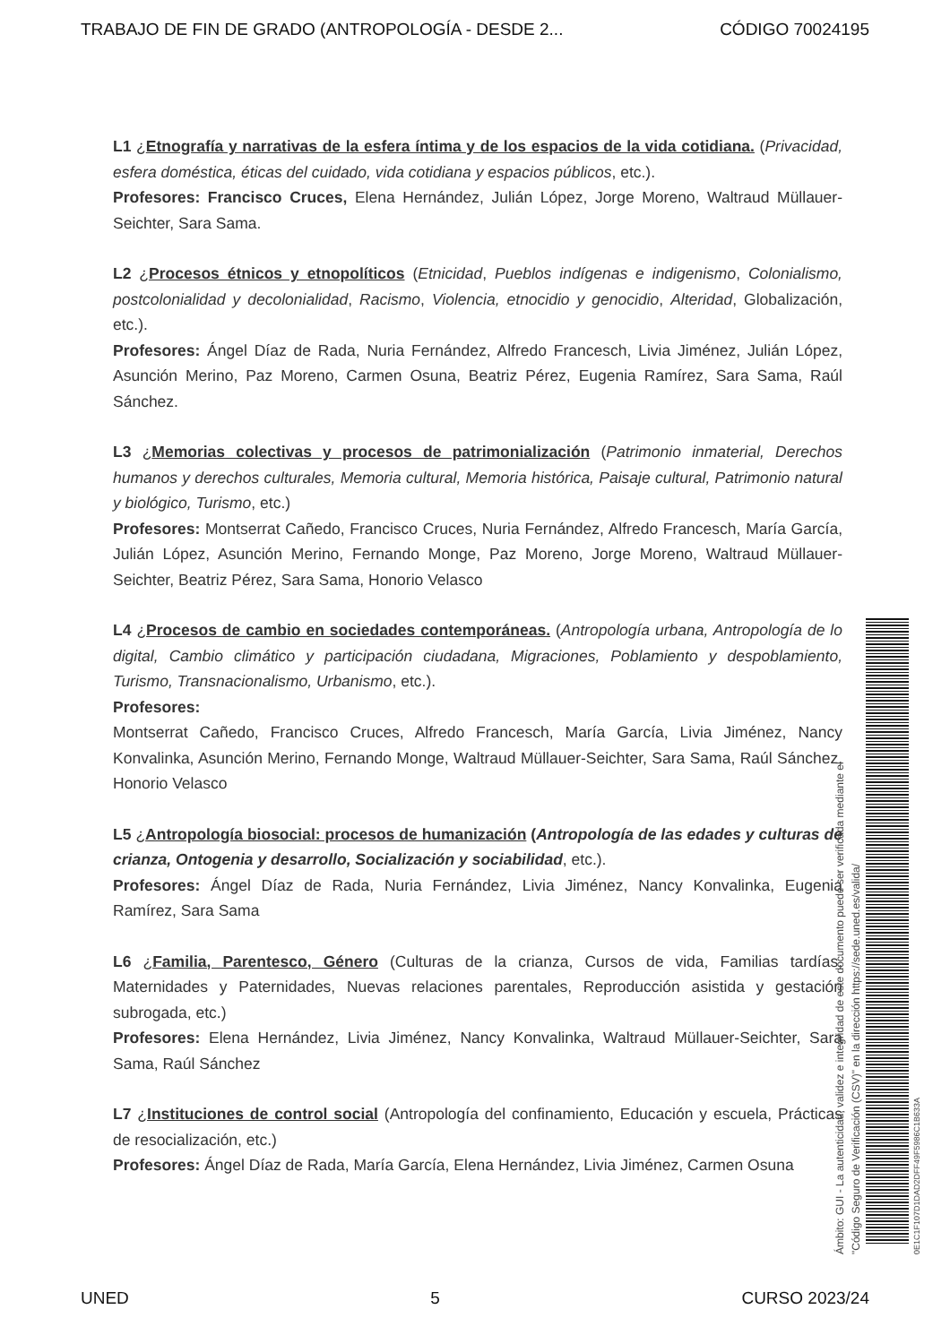TRABAJO DE FIN DE GRADO (ANTROPOLOGÍA - DESDE 2... CÓDIGO 70024195
L1 ¿Etnografía y narrativas de la esfera íntima y de los espacios de la vida cotidiana. (Privacidad, esfera doméstica, éticas del cuidado, vida cotidiana y espacios públicos, etc.).
Profesores: Francisco Cruces, Elena Hernández, Julián López, Jorge Moreno, Waltraud Müllauer-Seichter, Sara Sama.
L2 ¿Procesos étnicos y etnopolíticos (Etnicidad, Pueblos indígenas e indigenismo, Colonialismo, postcolonialidad y decolonialidad, Racismo, Violencia, etnocidio y genocidio, Alteridad, Globalización, etc.).
Profesores: Ángel Díaz de Rada, Nuria Fernández, Alfredo Francesch, Livia Jiménez, Julián López, Asunción Merino, Paz Moreno, Carmen Osuna, Beatriz Pérez, Eugenia Ramírez, Sara Sama, Raúl Sánchez.
L3 ¿Memorias colectivas y procesos de patrimonialización (Patrimonio inmaterial, Derechos humanos y derechos culturales, Memoria cultural, Memoria histórica, Paisaje cultural, Patrimonio natural y biológico, Turismo, etc.)
Profesores: Montserrat Cañedo, Francisco Cruces, Nuria Fernández, Alfredo Francesch, María García, Julián López, Asunción Merino, Fernando Monge, Paz Moreno, Jorge Moreno, Waltraud Müllauer-Seichter, Beatriz Pérez, Sara Sama, Honorio Velasco
L4 ¿Procesos de cambio en sociedades contemporáneas. (Antropología urbana, Antropología de lo digital, Cambio climático y participación ciudadana, Migraciones, Poblamiento y despoblamiento, Turismo, Transnacionalismo, Urbanismo, etc.).
Profesores:
Montserrat Cañedo, Francisco Cruces, Alfredo Francesch, María García, Livia Jiménez, Nancy Konvalinka, Asunción Merino, Fernando Monge, Waltraud Müllauer-Seichter, Sara Sama, Raúl Sánchez, Honorio Velasco
L5 ¿Antropología biosocial: procesos de humanización (Antropología de las edades y culturas de crianza, Ontogenia y desarrollo, Socialización y sociabilidad, etc.).
Profesores: Ángel Díaz de Rada, Nuria Fernández, Livia Jiménez, Nancy Konvalinka, Eugenia Ramírez, Sara Sama
L6 ¿Familia, Parentesco, Género (Culturas de la crianza, Cursos de vida, Familias tardías, Maternidades y Paternidades, Nuevas relaciones parentales, Reproducción asistida y gestación subrogada, etc.)
Profesores: Elena Hernández, Livia Jiménez, Nancy Konvalinka, Waltraud Müllauer-Seichter, Sara Sama, Raúl Sánchez
L7 ¿Instituciones de control social (Antropología del confinamiento, Educación y escuela, Prácticas de resocialización, etc.)
Profesores: Ángel Díaz de Rada, María García, Elena Hernández, Livia Jiménez, Carmen Osuna
Ámbito: GUI - La autenticidad, validez e integridad de este documento puede ser verificada mediante el
"Código Seguro de Verificación (CSV)" en la dirección https://sede.uned.es/valida/
0E1C1F107D1DAD2DFF49F5986C1B633A
UNED 5 CURSO 2023/24